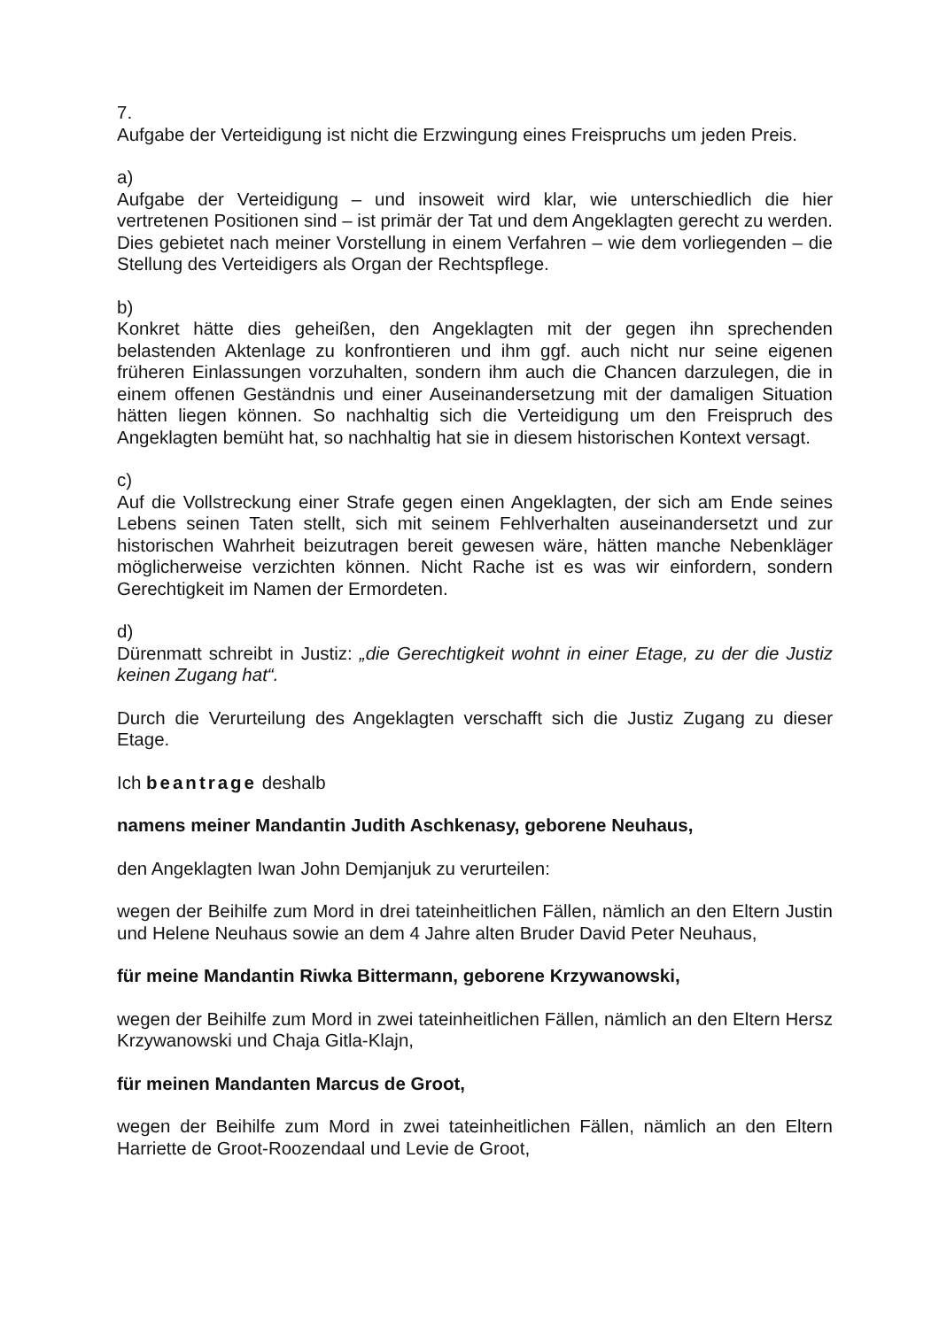7.
Aufgabe der Verteidigung ist nicht die Erzwingung eines Freispruchs um jeden Preis.
a)
Aufgabe der Verteidigung – und insoweit wird klar, wie unterschiedlich die hier vertretenen Positionen sind – ist primär der Tat und dem Angeklagten gerecht zu werden. Dies gebietet nach meiner Vorstellung in einem Verfahren – wie dem vorliegenden – die Stellung des Verteidigers als Organ der Rechtspflege.
b)
Konkret hätte dies geheißen, den Angeklagten mit der gegen ihn sprechenden belastenden Aktenlage zu konfrontieren und ihm ggf. auch nicht nur seine eigenen früheren Einlassungen vorzuhalten, sondern ihm auch die Chancen darzulegen, die in einem offenen Geständnis und einer Auseinandersetzung mit der damaligen Situation hätten liegen können. So nachhaltig sich die Verteidigung um den Freispruch des Angeklagten bemüht hat, so nachhaltig hat sie in diesem historischen Kontext versagt.
c)
Auf die Vollstreckung einer Strafe gegen einen Angeklagten, der sich am Ende seines Lebens seinen Taten stellt, sich mit seinem Fehlverhalten auseinandersetzt und zur historischen Wahrheit beizutragen bereit gewesen wäre, hätten manche Nebenkläger möglicherweise verzichten können. Nicht Rache ist es was wir einfordern, sondern Gerechtigkeit im Namen der Ermordeten.
d)
Dürenmatt schreibt in Justiz: „die Gerechtigkeit wohnt in einer Etage, zu der die Justiz keinen Zugang hat“.
Durch die Verurteilung des Angeklagten verschafft sich die Justiz Zugang zu dieser Etage.
Ich beantrage deshalb
namens meiner Mandantin Judith Aschkenasy, geborene Neuhaus,
den Angeklagten Iwan John Demjanjuk zu verurteilen:
wegen der Beihilfe zum Mord in drei tateinheitlichen Fällen, nämlich an den Eltern Justin und Helene Neuhaus sowie an dem 4 Jahre alten Bruder David Peter Neuhaus,
für meine Mandantin Riwka Bittermann, geborene Krzywanowski,
wegen der Beihilfe zum Mord in zwei tateinheitlichen Fällen, nämlich an den Eltern Hersz Krzywanowski und Chaja Gitla-Klajn,
für meinen Mandanten Marcus de Groot,
wegen der Beihilfe zum Mord in zwei tateinheitlichen Fällen, nämlich an den Eltern Harriette de Groot-Roozendaal und Levie de Groot,